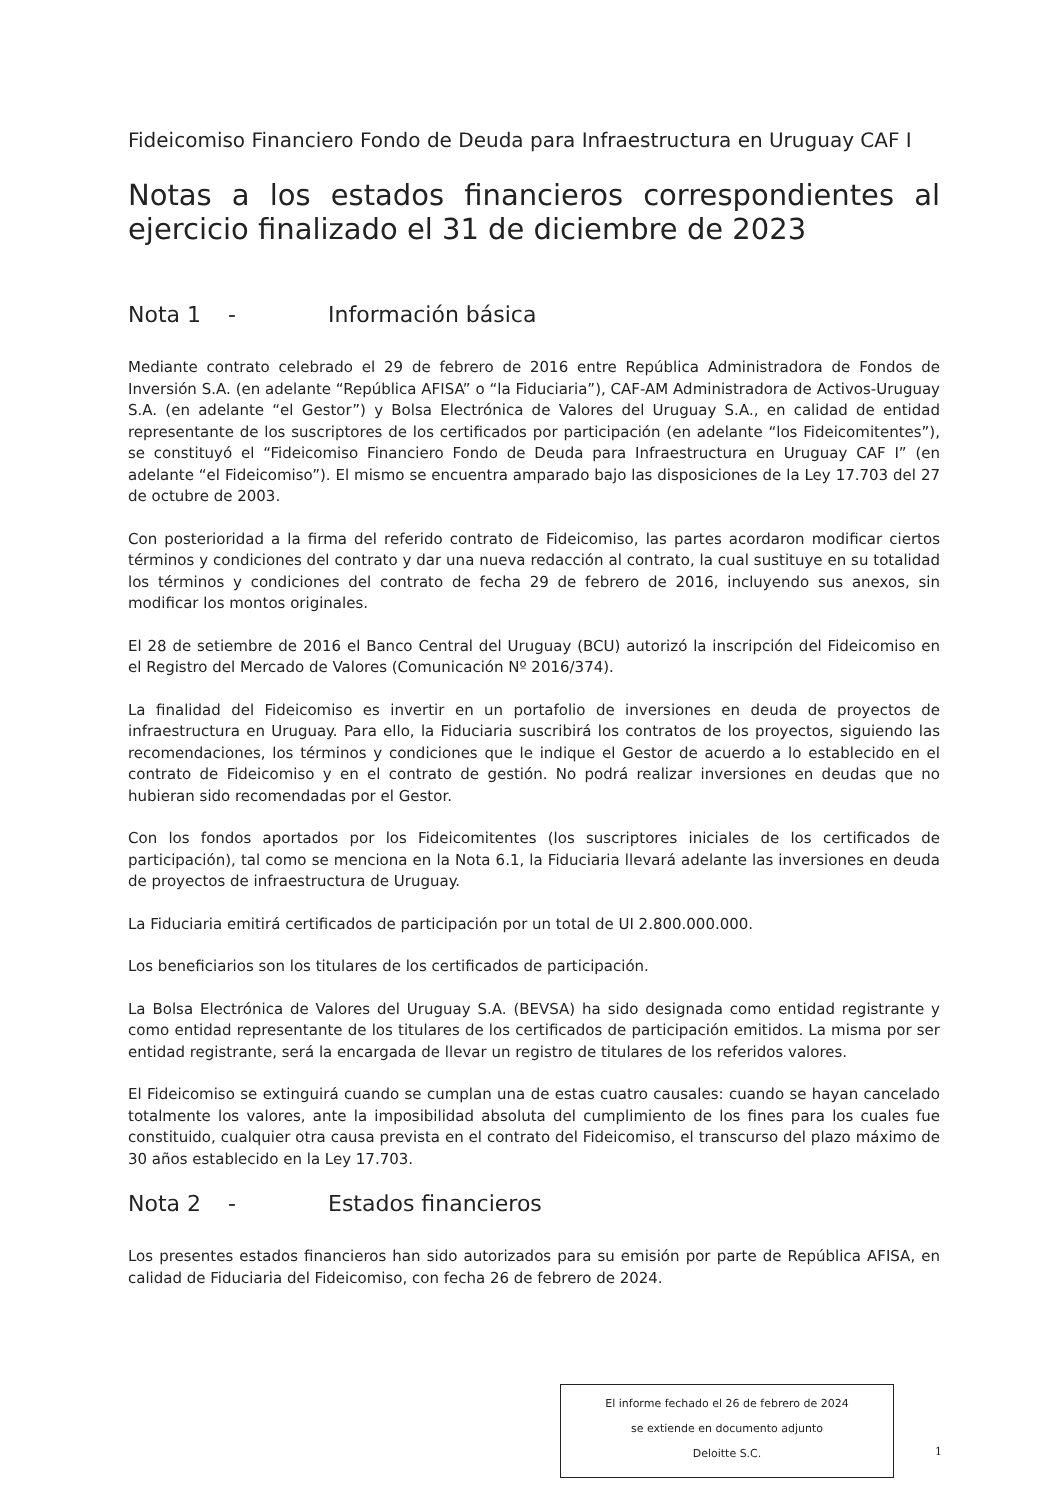Fideicomiso Financiero Fondo de Deuda para Infraestructura en Uruguay CAF I
Notas a los estados financieros correspondientes al ejercicio finalizado el 31 de diciembre de 2023
Nota 1 - Información básica
Mediante contrato celebrado el 29 de febrero de 2016 entre República Administradora de Fondos de Inversión S.A. (en adelante “República AFISA” o “la Fiduciaria”), CAF-AM Administradora de Activos-Uruguay S.A. (en adelante “el Gestor”) y Bolsa Electrónica de Valores del Uruguay S.A., en calidad de entidad representante de los suscriptores de los certificados por participación (en adelante “los Fideicomitentes”), se constituyó el “Fideicomiso Financiero Fondo de Deuda para Infraestructura en Uruguay CAF I” (en adelante “el Fideicomiso”). El mismo se encuentra amparado bajo las disposiciones de la Ley 17.703 del 27 de octubre de 2003.
Con posterioridad a la firma del referido contrato de Fideicomiso, las partes acordaron modificar ciertos términos y condiciones del contrato y dar una nueva redacción al contrato, la cual sustituye en su totalidad los términos y condiciones del contrato de fecha 29 de febrero de 2016, incluyendo sus anexos, sin modificar los montos originales.
El 28 de setiembre de 2016 el Banco Central del Uruguay (BCU) autorizó la inscripción del Fideicomiso en el Registro del Mercado de Valores (Comunicación Nº 2016/374).
La finalidad del Fideicomiso es invertir en un portafolio de inversiones en deuda de proyectos de infraestructura en Uruguay. Para ello, la Fiduciaria suscribirá los contratos de los proyectos, siguiendo las recomendaciones, los términos y condiciones que le indique el Gestor de acuerdo a lo establecido en el contrato de Fideicomiso y en el contrato de gestión. No podrá realizar inversiones en deudas que no hubieran sido recomendadas por el Gestor.
Con los fondos aportados por los Fideicomitentes (los suscriptores iniciales de los certificados de participación), tal como se menciona en la Nota 6.1, la Fiduciaria llevará adelante las inversiones en deuda de proyectos de infraestructura de Uruguay.
La Fiduciaria emitirá certificados de participación por un total de UI 2.800.000.000.
Los beneficiarios son los titulares de los certificados de participación.
La Bolsa Electrónica de Valores del Uruguay S.A. (BEVSA) ha sido designada como entidad registrante y como entidad representante de los titulares de los certificados de participación emitidos. La misma por ser entidad registrante, será la encargada de llevar un registro de titulares de los referidos valores.
El Fideicomiso se extinguirá cuando se cumplan una de estas cuatro causales: cuando se hayan cancelado totalmente los valores, ante la imposibilidad absoluta del cumplimiento de los fines para los cuales fue constituido, cualquier otra causa prevista en el contrato del Fideicomiso, el transcurso del plazo máximo de 30 años establecido en la Ley 17.703.
Nota 2 - Estados financieros
Los presentes estados financieros han sido autorizados para su emisión por parte de República AFISA, en calidad de Fiduciaria del Fideicomiso, con fecha 26 de febrero de 2024.
El informe fechado el 26 de febrero de 2024
se extiende en documento adjunto
Deloitte S.C.
1